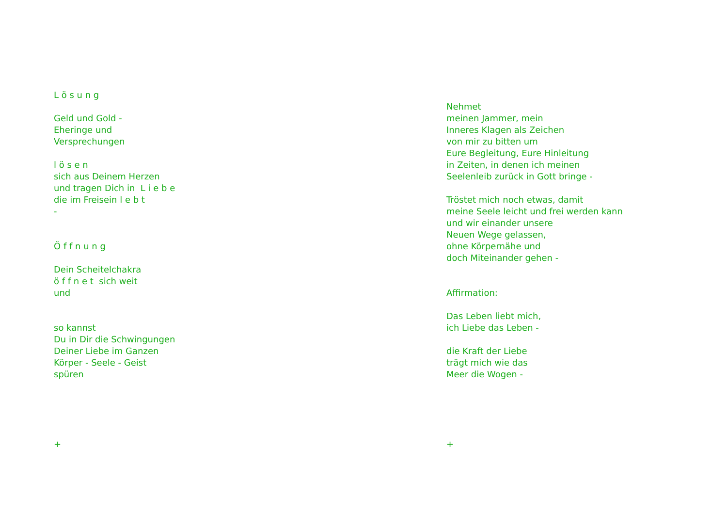L ö s u n g Geld und Gold - Eheringe und Versprechungen l ö s e n sich aus Deinem Herzen und tragen Dich in L i e b e die im Freisein l e b t - Ö f f n u n g Dein Scheitelchakra ö f f n e t sich weit und so kannst Du in Dir die Schwingungen Deiner Liebe im Ganzen Körper - Seele - Geist spüren +
Nehmet meinen Jammer, mein Inneres Klagen als Zeichen von mir zu bitten um Eure Begleitung, Eure Hinleitung in Zeiten, in denen ich meinen Seelenleib zurück in Gott bringe - Tröstet mich noch etwas, damit meine Seele leicht und frei werden kann und wir einander unsere Neuen Wege gelassen, ohne Körpernähe und doch Miteinander gehen - Affirmation: Das Leben liebt mich, ich Liebe das Leben - die Kraft der Liebe trägt mich wie das Meer die Wogen - +